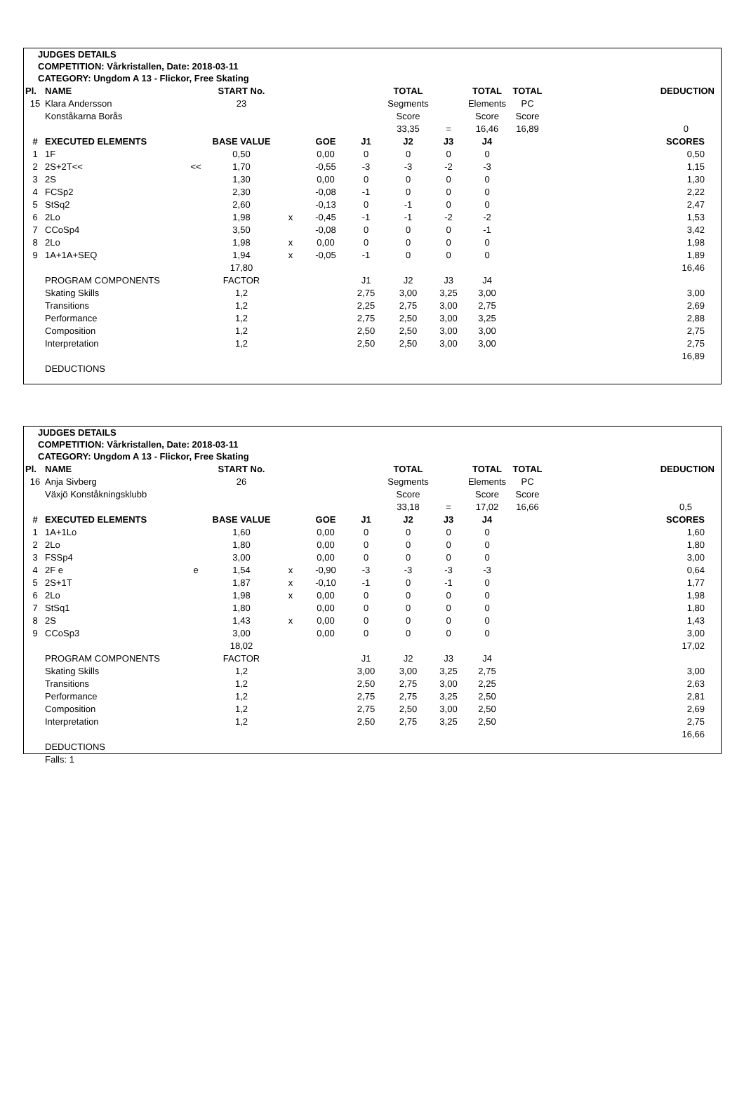JUDGES DETAILS
COMPETITION: Vårkristallen, Date: 2018-03-11
CATEGORY: Ungdom A 13 - Flickor, Free Skating
| Pl. | NAME | | START No. | | | | TOTAL | | TOTAL | TOTAL | | DEDUCTION |
| 15 | Klara Andersson | | 23 | | | | Segments | | Elements | PC | | |
| | Konståkarna Borås | | | | | | Score | | Score | Score | | |
| | | | | | | | 33,35 | = | 16,46 | 16,89 | | 0 |
| # | EXECUTED ELEMENTS | | BASE VALUE | | GOE | J1 | J2 | J3 | J4 | | | SCORES |
| 1 | 1F | | 0,50 | | 0,00 | 0 | 0 | 0 | 0 | | | 0,50 |
| 2 | 2S+2T<< | << | 1,70 | | -0,55 | -3 | -3 | -2 | -3 | | | 1,15 |
| 3 | 2S | | 1,30 | | 0,00 | 0 | 0 | 0 | 0 | | | 1,30 |
| 4 | FCSp2 | | 2,30 | | -0,08 | -1 | 0 | 0 | 0 | | | 2,22 |
| 5 | StSq2 | | 2,60 | | -0,13 | 0 | -1 | 0 | 0 | | | 2,47 |
| 6 | 2Lo | | 1,98 | x | -0,45 | -1 | -1 | -2 | -2 | | | 1,53 |
| 7 | CCoSp4 | | 3,50 | | -0,08 | 0 | 0 | 0 | -1 | | | 3,42 |
| 8 | 2Lo | | 1,98 | x | 0,00 | 0 | 0 | 0 | 0 | | | 1,98 |
| 9 | 1A+1A+SEQ | | 1,94 | x | -0,05 | -1 | 0 | 0 | 0 | | | 1,89 |
| | | | 17,80 | | | | | | | | | 16,46 |
| | PROGRAM COMPONENTS | | FACTOR | | | J1 | J2 | J3 | J4 | | | |
| | Skating Skills | | 1,2 | | | 2,75 | 3,00 | 3,25 | 3,00 | | | 3,00 |
| | Transitions | | 1,2 | | | 2,25 | 2,75 | 3,00 | 2,75 | | | 2,69 |
| | Performance | | 1,2 | | | 2,75 | 2,50 | 3,00 | 3,25 | | | 2,88 |
| | Composition | | 1,2 | | | 2,50 | 2,50 | 3,00 | 3,00 | | | 2,75 |
| | Interpretation | | 1,2 | | | 2,50 | 2,50 | 3,00 | 3,00 | | | 2,75 |
| | | | | | | | | | | | | 16,89 |
| | DEDUCTIONS | | | | | | | | | | | |
JUDGES DETAILS
COMPETITION: Vårkristallen, Date: 2018-03-11
CATEGORY: Ungdom A 13 - Flickor, Free Skating
| Pl. | NAME | | START No. | | | | TOTAL | | TOTAL | TOTAL | | DEDUCTION |
| 16 | Anja Sivberg | | 26 | | | | Segments | | Elements | PC | | |
| | Växjö Konståkningsklubb | | | | | | Score | | Score | Score | | |
| | | | | | | | 33,18 | = | 17,02 | 16,66 | | 0,5 |
| # | EXECUTED ELEMENTS | | BASE VALUE | | GOE | J1 | J2 | J3 | J4 | | | SCORES |
| 1 | 1A+1Lo | | 1,60 | | 0,00 | 0 | 0 | 0 | 0 | | | 1,60 |
| 2 | 2Lo | | 1,80 | | 0,00 | 0 | 0 | 0 | 0 | | | 1,80 |
| 3 | FSSp4 | | 3,00 | | 0,00 | 0 | 0 | 0 | 0 | | | 3,00 |
| 4 | 2F e | e | 1,54 | x | -0,90 | -3 | -3 | -3 | -3 | | | 0,64 |
| 5 | 2S+1T | | 1,87 | x | -0,10 | -1 | 0 | -1 | 0 | | | 1,77 |
| 6 | 2Lo | | 1,98 | x | 0,00 | 0 | 0 | 0 | 0 | | | 1,98 |
| 7 | StSq1 | | 1,80 | | 0,00 | 0 | 0 | 0 | 0 | | | 1,80 |
| 8 | 2S | | 1,43 | x | 0,00 | 0 | 0 | 0 | 0 | | | 1,43 |
| 9 | CCoSp3 | | 3,00 | | 0,00 | 0 | 0 | 0 | 0 | | | 3,00 |
| | | | 18,02 | | | | | | | | | 17,02 |
| | PROGRAM COMPONENTS | | FACTOR | | | J1 | J2 | J3 | J4 | | | |
| | Skating Skills | | 1,2 | | | 3,00 | 3,00 | 3,25 | 2,75 | | | 3,00 |
| | Transitions | | 1,2 | | | 2,50 | 2,75 | 3,00 | 2,25 | | | 2,63 |
| | Performance | | 1,2 | | | 2,75 | 2,75 | 3,25 | 2,50 | | | 2,81 |
| | Composition | | 1,2 | | | 2,75 | 2,50 | 3,00 | 2,50 | | | 2,69 |
| | Interpretation | | 1,2 | | | 2,50 | 2,75 | 3,25 | 2,50 | | | 2,75 |
| | | | | | | | | | | | | 16,66 |
| | DEDUCTIONS | | | | | | | | | | | |
| | Falls: 1 | | | | | | | | | | | |